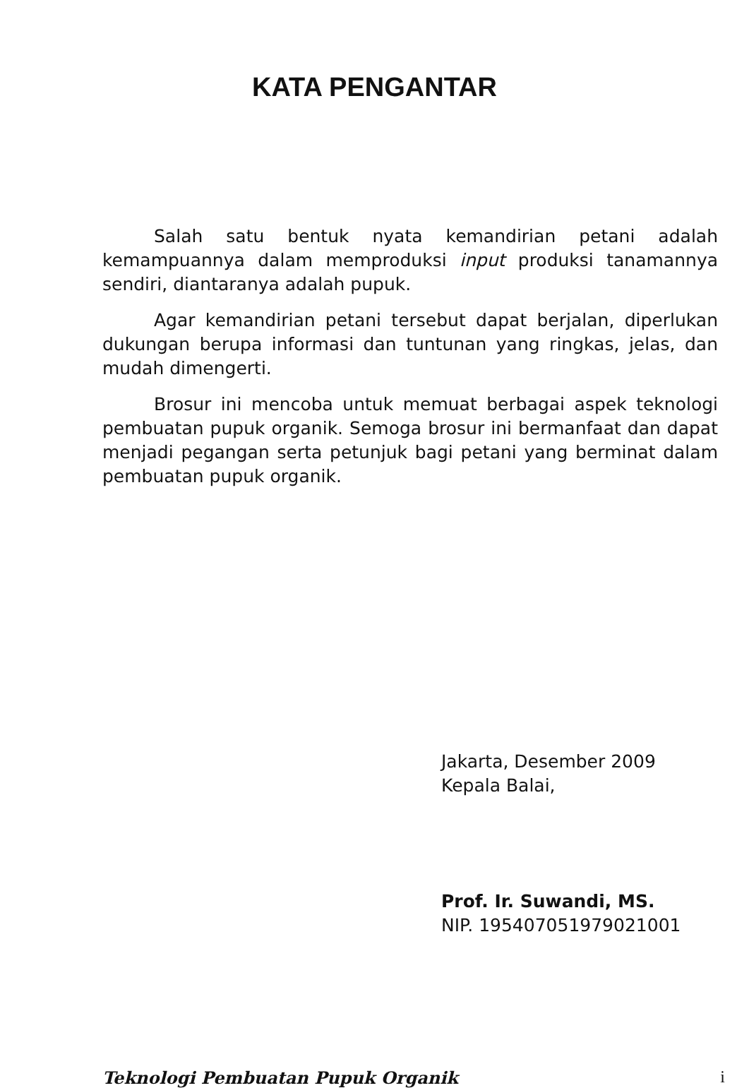KATA PENGANTAR
Salah satu bentuk nyata kemandirian petani adalah kemampuannya dalam memproduksi input produksi tanamannya sendiri, diantaranya adalah pupuk.
Agar kemandirian petani tersebut dapat berjalan, diperlukan dukungan berupa informasi dan tuntunan yang ringkas, jelas, dan mudah dimengerti.
Brosur ini mencoba untuk memuat berbagai aspek teknologi pembuatan pupuk organik. Semoga brosur ini bermanfaat dan dapat menjadi pegangan serta petunjuk bagi petani yang berminat dalam pembuatan pupuk organik.
Jakarta, Desember 2009
Kepala Balai,
Prof. Ir. Suwandi, MS.
NIP. 195407051979021001
Teknologi Pembuatan Pupuk Organik i